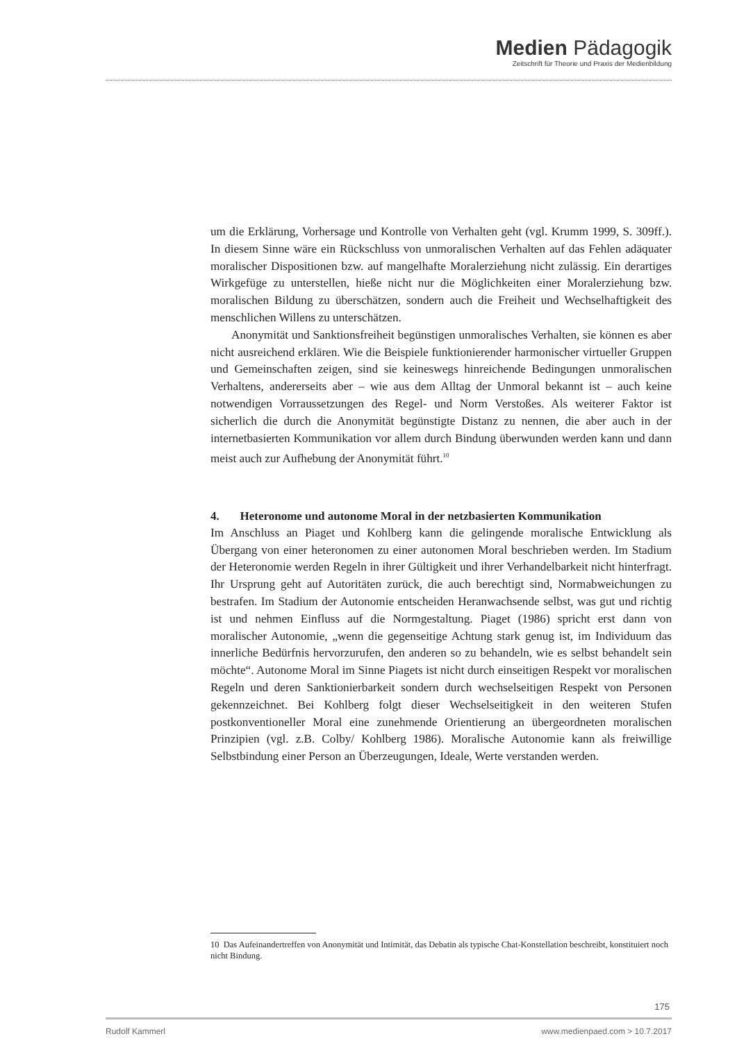Medien Pädagogik
Zeitschrift für Theorie und Praxis der Medienbildung
um die Erklärung, Vorhersage und Kontrolle von Verhalten geht (vgl. Krumm 1999, S. 309ff.). In diesem Sinne wäre ein Rückschluss von unmoralischen Verhalten auf das Fehlen adäquater moralischer Dispositionen bzw. auf mangelhafte Moralerziehung nicht zulässig. Ein derartiges Wirkgefüge zu unterstellen, hieße nicht nur die Möglichkeiten einer Moralerziehung bzw. moralischen Bildung zu überschätzen, sondern auch die Freiheit und Wechselhaftigkeit des menschlichen Willens zu unterschätzen.
Anonymität und Sanktionsfreiheit begünstigen unmoralisches Verhalten, sie können es aber nicht ausreichend erklären. Wie die Beispiele funktionierender harmonischer virtueller Gruppen und Gemeinschaften zeigen, sind sie keineswegs hinreichende Bedingungen unmoralischen Verhaltens, andererseits aber – wie aus dem Alltag der Unmoral bekannt ist – auch keine notwendigen Vorraussetzungen des Regel- und Norm Verstoßes. Als weiterer Faktor ist sicherlich die durch die Anonymität begünstigte Distanz zu nennen, die aber auch in der internetbasierten Kommunikation vor allem durch Bindung überwunden werden kann und dann meist auch zur Aufhebung der Anonymität führt.<sup>10</sup>
4. Heteronome und autonome Moral in der netzbasierten Kommunikation
Im Anschluss an Piaget und Kohlberg kann die gelingende moralische Entwicklung als Übergang von einer heteronomen zu einer autonomen Moral beschrieben werden. Im Stadium der Heteronomie werden Regeln in ihrer Gültigkeit und ihrer Verhandelbarkeit nicht hinterfragt. Ihr Ursprung geht auf Autoritäten zurück, die auch berechtigt sind, Normabweichungen zu bestrafen. Im Stadium der Autonomie entscheiden Heranwachsende selbst, was gut und richtig ist und nehmen Einfluss auf die Normgestaltung. Piaget (1986) spricht erst dann von moralischer Autonomie, „wenn die gegenseitige Achtung stark genug ist, im Individuum das innerliche Bedürfnis hervorzurufen, den anderen so zu behandeln, wie es selbst behandelt sein möchte“. Autonome Moral im Sinne Piagets ist nicht durch einseitigen Respekt vor moralischen Regeln und deren Sanktionierbarkeit sondern durch wechselseitigen Respekt von Personen gekennzeichnet. Bei Kohlberg folgt dieser Wechselseitigkeit in den weiteren Stufen postkonventioneller Moral eine zunehmende Orientierung an übergeordneten moralischen Prinzipien (vgl. z.B. Colby/ Kohlberg 1986). Moralische Autonomie kann als freiwillige Selbstbindung einer Person an Überzeugungen, Ideale, Werte verstanden werden.
10 Das Aufeinandertreffen von Anonymität und Intimität, das Debatin als typische Chat-Konstellation beschreibt, konstituiert noch nicht Bindung.
Rudolf Kammerl www.medienpaed.com > 10.7.2017
175